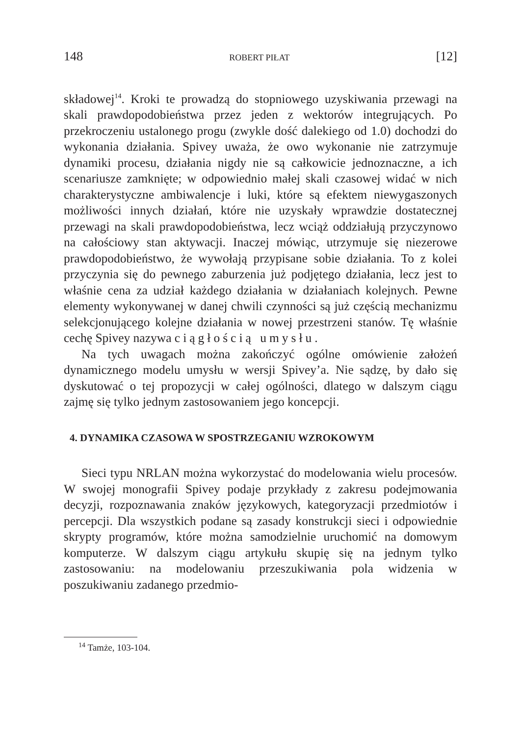148 ROBERT PIŁAT [12]
składowej<sup>14</sup>. Kroki te prowadzą do stopniowego uzyskiwania przewagi na skali prawdopodobieństwa przez jeden z wektorów integrujących. Po przekroczeniu ustalonego progu (zwykle dość dalekiego od 1.0) dochodzi do wykonania działania. Spivey uważa, że owo wykonanie nie zatrzymuje dynamiki procesu, działania nigdy nie są całkowicie jednoznaczne, a ich scenariusze zamknięte; w odpowiednio małej skali czasowej widać w nich charakterystyczne ambiwalencje i luki, które są efektem niewygaszonych możliwości innych działań, które nie uzyskały wprawdzie dostatecznej przewagi na skali prawdopodobieństwa, lecz wciąż oddziałują przyczynowo na całościowy stan aktywacji. Inaczej mówiąc, utrzymuje się niezerowe prawdopodobieństwo, że wywołają przypisane sobie działania. To z kolei przyczynia się do pewnego zaburzenia już podjętego działania, lecz jest to właśnie cena za udział każdego działania w działaniach kolejnych. Pewne elementy wykonywanej w danej chwili czynności są już częścią mechanizmu selekcjonującego kolejne działania w nowej przestrzeni stanów. Tę właśnie cechę Spivey nazywa ciągłością umysłu.
Na tych uwagach można zakończyć ogólne omówienie założeń dynamicznego modelu umysłu w wersji Spivey’a. Nie sądzę, by dało się dyskutować o tej propozycji w całej ogólności, dlatego w dalszym ciągu zajmę się tylko jednym zastosowaniem jego koncepcji.
4. DYNAMIKA CZASOWA W SPOSTRZEGANIU WZROKOWYM
Sieci typu NRLAN można wykorzystać do modelowania wielu procesów. W swojej monografii Spivey podaje przykłady z zakresu podejmowania decyzji, rozpoznawania znaków językowych, kategoryzacji przedmiotów i percepcji. Dla wszystkich podane są zasady konstrukcji sieci i odpowiednie skrypty programów, które można samodzielnie uruchomić na domowym komputerze. W dalszym ciągu artykułu skupię się na jednym tylko zastosowaniu: na modelowaniu przeszukiwania pola widzenia w poszukiwaniu zadanego przedmio-
<sup>14</sup> Tamże, 103-104.